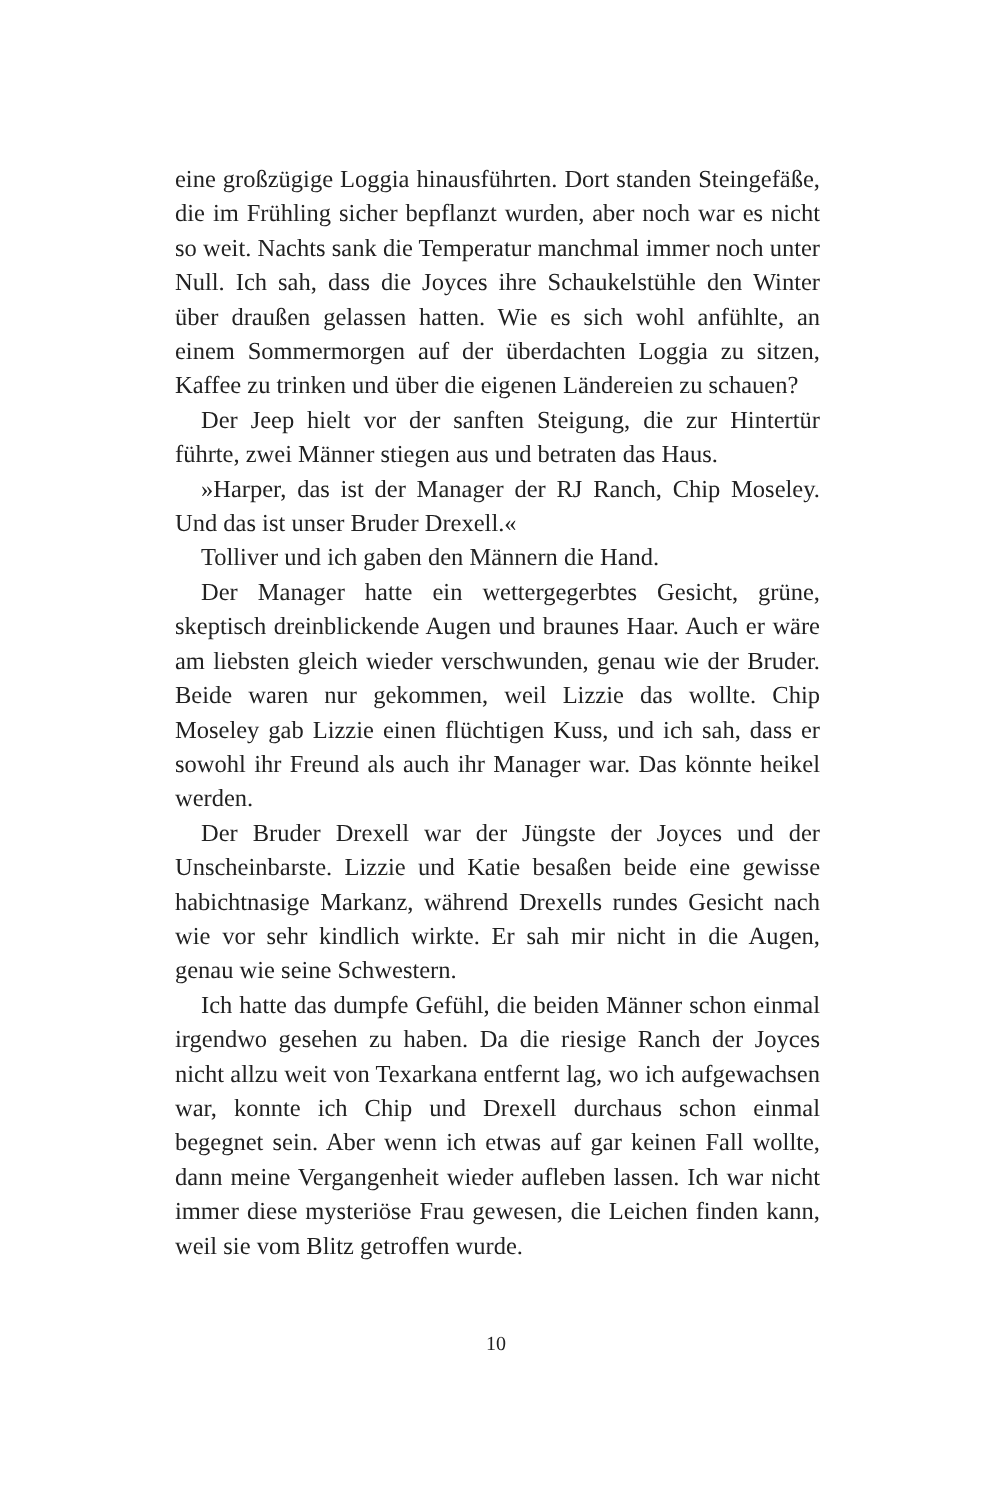eine großzügige Loggia hinausführten. Dort standen Steingefäße, die im Frühling sicher bepflanzt wurden, aber noch war es nicht so weit. Nachts sank die Temperatur manchmal immer noch unter Null. Ich sah, dass die Joyces ihre Schaukelstühle den Winter über draußen gelassen hatten. Wie es sich wohl anfühlte, an einem Sommermorgen auf der überdachten Loggia zu sitzen, Kaffee zu trinken und über die eigenen Ländereien zu schauen?
Der Jeep hielt vor der sanften Steigung, die zur Hintertür führte, zwei Männer stiegen aus und betraten das Haus.
»Harper, das ist der Manager der RJ Ranch, Chip Moseley. Und das ist unser Bruder Drexell.«
Tolliver und ich gaben den Männern die Hand.
Der Manager hatte ein wettergegerbtes Gesicht, grüne, skeptisch dreinblickende Augen und braunes Haar. Auch er wäre am liebsten gleich wieder verschwunden, genau wie der Bruder. Beide waren nur gekommen, weil Lizzie das wollte. Chip Moseley gab Lizzie einen flüchtigen Kuss, und ich sah, dass er sowohl ihr Freund als auch ihr Manager war. Das könnte heikel werden.
Der Bruder Drexell war der Jüngste der Joyces und der Unscheinbarste. Lizzie und Katie besaßen beide eine gewisse habichtnasige Markanz, während Drexells rundes Gesicht nach wie vor sehr kindlich wirkte. Er sah mir nicht in die Augen, genau wie seine Schwestern.
Ich hatte das dumpfe Gefühl, die beiden Männer schon einmal irgendwo gesehen zu haben. Da die riesige Ranch der Joyces nicht allzu weit von Texarkana entfernt lag, wo ich aufgewachsen war, konnte ich Chip und Drexell durchaus schon einmal begegnet sein. Aber wenn ich etwas auf gar keinen Fall wollte, dann meine Vergangenheit wieder aufleben lassen. Ich war nicht immer diese mysteriöse Frau gewesen, die Leichen finden kann, weil sie vom Blitz getroffen wurde.
10